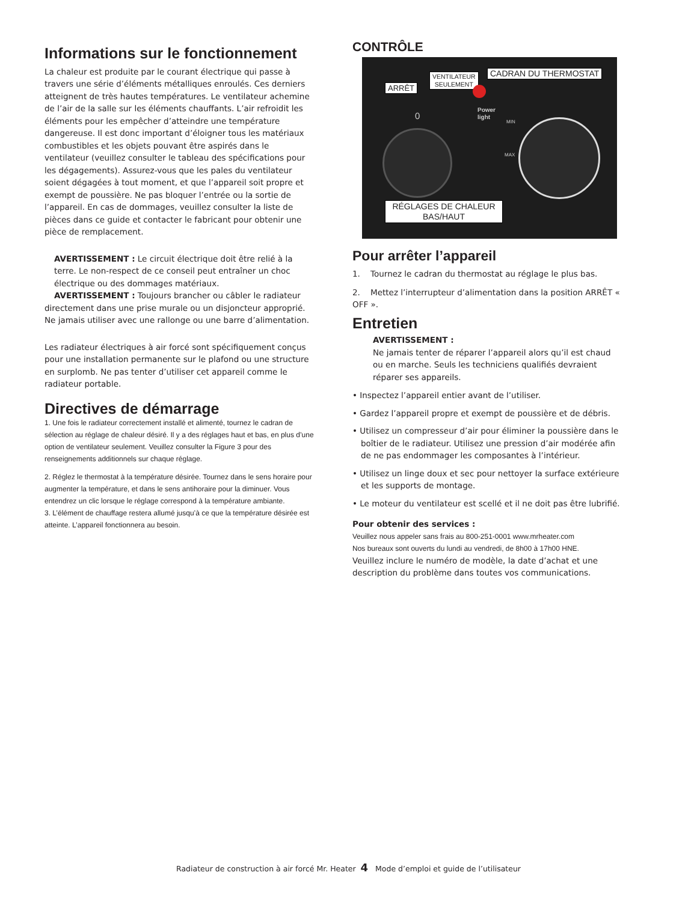Informations sur le fonctionnement
La chaleur est produite par le courant électrique qui passe à travers une série d’éléments métalliques enroulés. Ces derniers atteignent de très hautes températures. Le ventilateur achemine de l’air de la salle sur les éléments chauffants. L’air refroidit les éléments pour les empêcher d’atteindre une température dangereuse. Il est donc important d’éloigner tous les matériaux combustibles et les objets pouvant être aspirés dans le ventilateur (veuillez consulter le tableau des spécifications pour les dégagements). Assurez-vous que les pales du ventilateur soient dégagées à tout moment, et que l’appareil soit propre et exempt de poussière. Ne pas bloquer l’entrée ou la sortie de l’appareil. En cas de dommages, veuillez consulter la liste de pièces dans ce guide et contacter le fabricant pour obtenir une pièce de remplacement.
AVERTISSEMENT : Le circuit électrique doit être relié à la terre. Le non-respect de ce conseil peut entraîner un choc électrique ou des dommages matériaux.
AVERTISSEMENT : Toujours brancher ou câbler le radiateur directement dans une prise murale ou un disjoncteur approprié. Ne jamais utiliser avec une rallonge ou une barre d’alimentation.
Les radiateur électriques à air forcé sont spécifiquement conçus pour une installation permanente sur le plafond ou une structure en surplomb. Ne pas tenter d’utiliser cet appareil comme le radiateur portable.
Directives de démarrage
1. Une fois le radiateur correctement installé et alimenté, tournez le cadran de sélection au réglage de chaleur désiré. Il y a des réglages haut et bas, en plus d’une option de ventilateur seulement. Veuillez consulter la Figure 3 pour des renseignements additionnels sur chaque réglage.
2. Réglez le thermostat à la température désirée. Tournez dans le sens horaire pour augmenter la température, et dans le sens antihoraire pour la diminuer. Vous entendrez un clic lorsque le réglage correspond à la température ambiante.
3. L’élément de chauffage restera allumé jusqu’à ce que la température désirée est atteinte. L’appareil fonctionnera au besoin.
CONTRÔLE
ARRÊT
VENTILATEUR
SEULEMENT
CADRAN DU THERMOSTAT
Power
light
MIN
MAX
0
RÉGLAGES DE CHALEUR
BAS/HAUT
Pour arrêter l’appareil
1. Tournez le cadran du thermostat au réglage le plus bas.
2. Mettez l’interrupteur d’alimentation dans la position ARRÊT « OFF ».
Entretien
AVERTISSEMENT :
Ne jamais tenter de réparer l’appareil alors qu’il est chaud ou en marche. Seuls les techniciens qualifiés devraient réparer ses appareils.
• Inspectez l’appareil entier avant de l’utiliser.
• Gardez l’appareil propre et exempt de poussière et de débris.
• Utilisez un compresseur d’air pour éliminer la poussière dans le boîtier de le radiateur. Utilisez une pression d’air modérée afin de ne pas endommager les composantes à l’intérieur.
• Utilisez un linge doux et sec pour nettoyer la surface extérieure et les supports de montage.
• Le moteur du ventilateur est scellé et il ne doit pas être lubrifié.
Pour obtenir des services :
Veuillez nous appeler sans frais au 800-251-0001 www.mrheater.com
Nos bureaux sont ouverts du lundi au vendredi, de 8h00 à 17h00 HNE.
Veuillez inclure le numéro de modèle, la date d’achat et une description du problème dans toutes vos communications.
Radiateur de construction à air forcé Mr. Heater 4 Mode d’emploi et guide de l’utilisateur